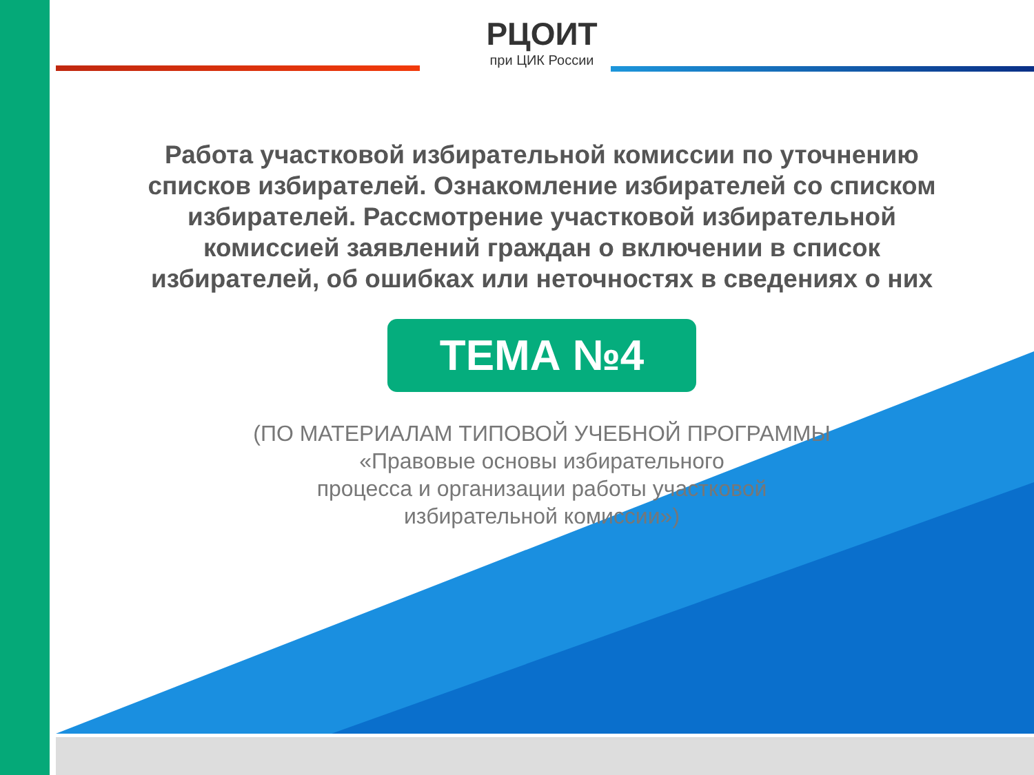РЦОИТ
при ЦИК России
Работа участковой избирательной комиссии по уточнению
списков избирателей. Ознакомление избирателей со списком
избирателей. Рассмотрение участковой избирательной
комиссией заявлений граждан о включении в список
избирателей, об ошибках или неточностях в сведениях о них
ТЕМА №4
(ПО МАТЕРИАЛАМ ТИПОВОЙ УЧЕБНОЙ ПРОГРАММЫ
«Правовые основы избирательного
процесса и организации работы участковой
избирательной комиссии»)